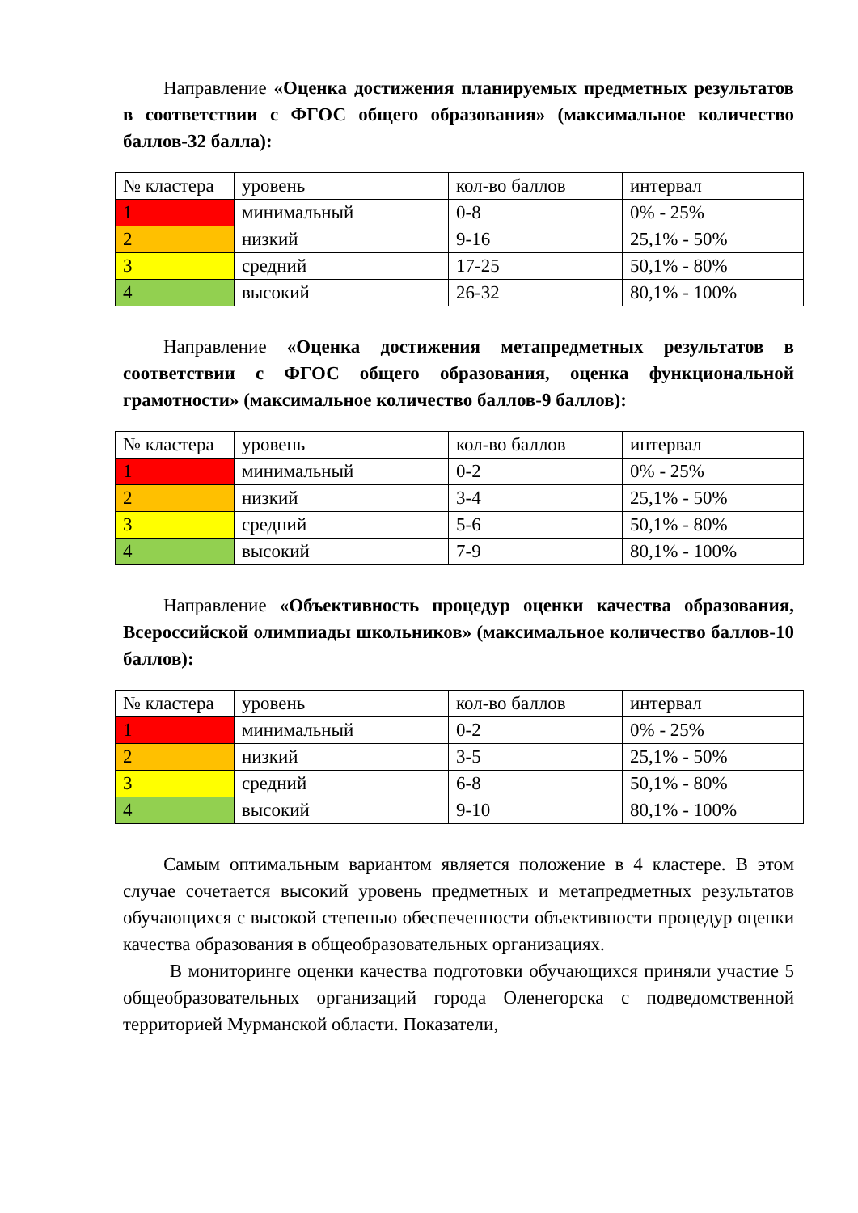Направление «Оценка достижения планируемых предметных результатов в соответствии с ФГОС общего образования» (максимальное количество баллов-32 балла):
| № кластера | уровень | кол-во баллов | интервал |
| 1 | минимальный | 0-8 | 0% - 25% |
| 2 | низкий | 9-16 | 25,1% - 50% |
| 3 | средний | 17-25 | 50,1% - 80% |
| 4 | высокий | 26-32 | 80,1% - 100% |
Направление «Оценка достижения метапредметных результатов в соответствии с ФГОС общего образования, оценка функциональной грамотности» (максимальное количество баллов-9 баллов):
| № кластера | уровень | кол-во баллов | интервал |
| 1 | минимальный | 0-2 | 0% - 25% |
| 2 | низкий | 3-4 | 25,1% - 50% |
| 3 | средний | 5-6 | 50,1% - 80% |
| 4 | высокий | 7-9 | 80,1% - 100% |
Направление «Объективность процедур оценки качества образования, Всероссийской олимпиады школьников» (максимальное количество баллов-10 баллов):
| № кластера | уровень | кол-во баллов | интервал |
| 1 | минимальный | 0-2 | 0% - 25% |
| 2 | низкий | 3-5 | 25,1% - 50% |
| 3 | средний | 6-8 | 50,1% - 80% |
| 4 | высокий | 9-10 | 80,1% - 100% |
Самым оптимальным вариантом является положение в 4 кластере. В этом случае сочетается высокий уровень предметных и метапредметных результатов обучающихся с высокой степенью обеспеченности объективности процедур оценки качества образования в общеобразовательных организациях.
В мониторинге оценки качества подготовки обучающихся приняли участие 5 общеобразовательных организаций города Оленегорска с подведомственной территорией Мурманской области. Показатели,